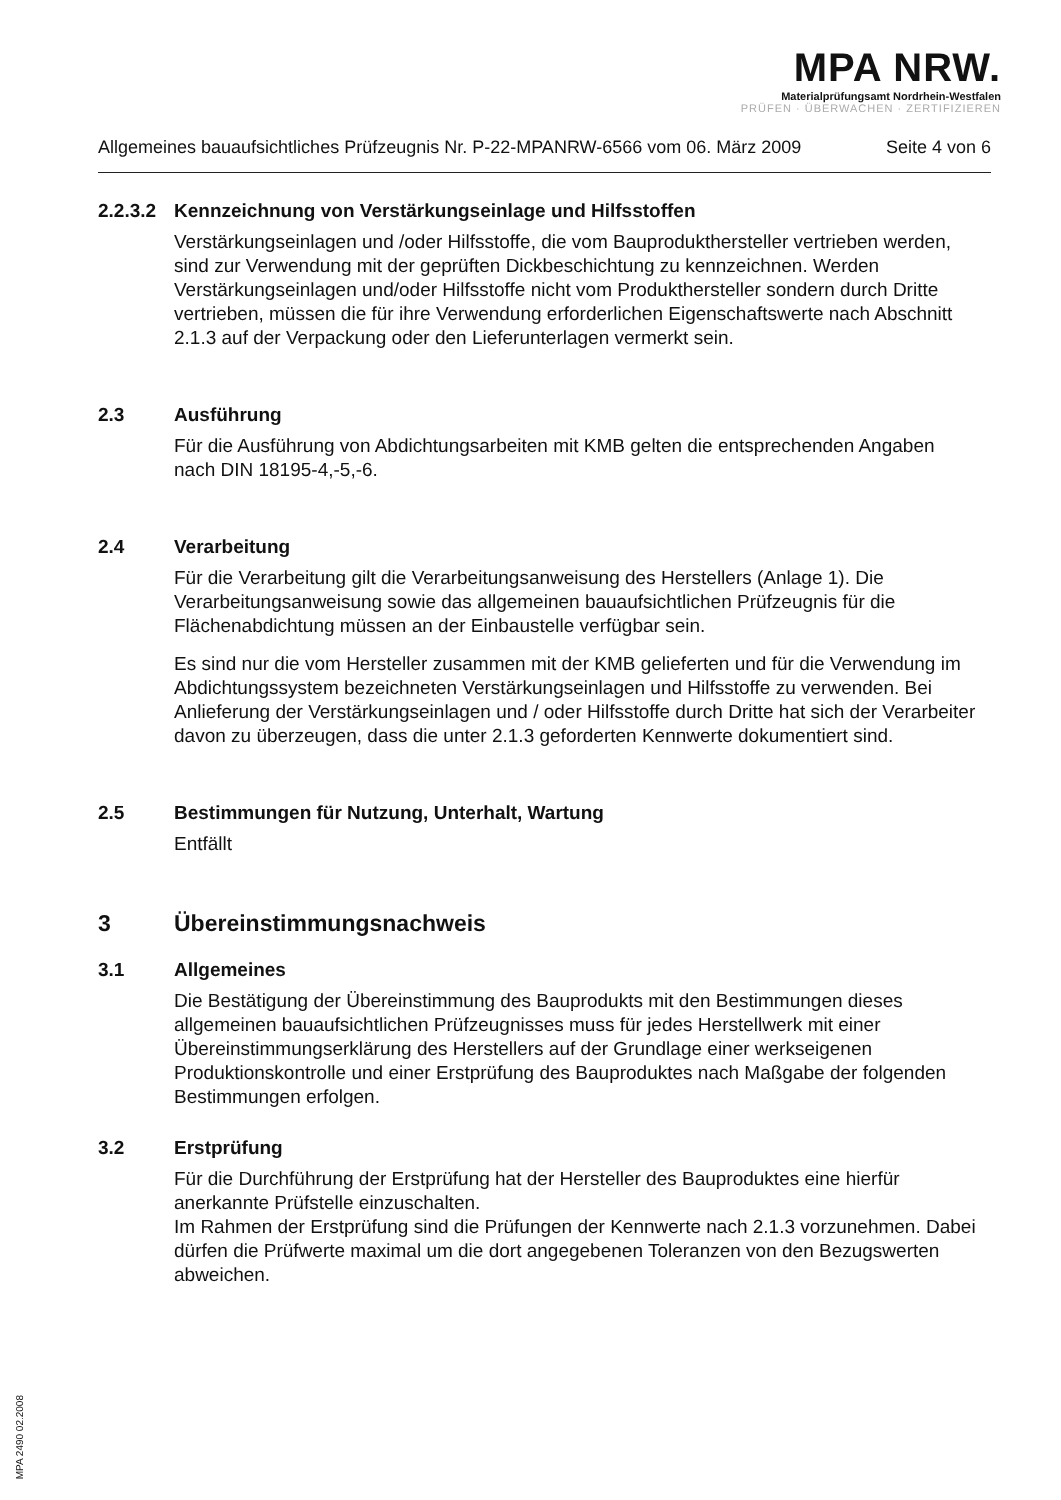MPA NRW.
Materialprüfungsamt Nordrhein-Westfalen
PRÜFEN · ÜBERWACHEN · ZERTIFIZIEREN
Allgemeines bauaufsichtliches Prüfzeugnis Nr. P-22-MPANRW-6566 vom 06. März 2009 Seite 4 von 6
2.2.3.2 Kennzeichnung von Verstärkungseinlage und Hilfsstoffen
Verstärkungseinlagen und /oder Hilfsstoffe, die vom Bauprodukthersteller vertrieben werden, sind zur Verwendung mit der geprüften Dickbeschichtung zu kennzeichnen. Werden Verstärkungseinlagen und/oder Hilfsstoffe nicht vom Produkthersteller sondern durch Dritte vertrieben, müssen die für ihre Verwendung erforderlichen Eigenschaftswerte nach Abschnitt 2.1.3 auf der Verpackung oder den Lieferunterlagen vermerkt sein.
2.3 Ausführung
Für die Ausführung von Abdichtungsarbeiten mit KMB gelten die entsprechenden Angaben nach DIN 18195-4,-5,-6.
2.4 Verarbeitung
Für die Verarbeitung gilt die Verarbeitungsanweisung des Herstellers (Anlage 1). Die Verarbeitungsanweisung sowie das allgemeinen bauaufsichtlichen Prüfzeugnis für die Flächenabdichtung müssen an der Einbaustelle verfügbar sein.
Es sind nur die vom Hersteller zusammen mit der KMB gelieferten und für die Verwendung im Abdichtungssystem bezeichneten Verstärkungseinlagen und Hilfsstoffe zu verwenden. Bei Anlieferung der Verstärkungseinlagen und / oder Hilfsstoffe durch Dritte hat sich der Verarbeiter davon zu überzeugen, dass die unter 2.1.3 geforderten Kennwerte dokumentiert sind.
2.5 Bestimmungen für Nutzung, Unterhalt, Wartung
Entfällt
3 Übereinstimmungsnachweis
3.1 Allgemeines
Die Bestätigung der Übereinstimmung des Bauprodukts mit den Bestimmungen dieses allgemeinen bauaufsichtlichen Prüfzeugnisses muss für jedes Herstellwerk mit einer Übereinstimmungserklärung des Herstellers auf der Grundlage einer werkseigenen Produktionskontrolle und einer Erstprüfung des Bauproduktes nach Maßgabe der folgenden Bestimmungen erfolgen.
3.2 Erstprüfung
Für die Durchführung der Erstprüfung hat der Hersteller des Bauproduktes eine hierfür anerkannte Prüfstelle einzuschalten.
Im Rahmen der Erstprüfung sind die Prüfungen der Kennwerte nach 2.1.3 vorzunehmen. Dabei dürfen die Prüfwerte maximal um die dort angegebenen Toleranzen von den Bezugswerten abweichen.
MPA 2490 02.2008